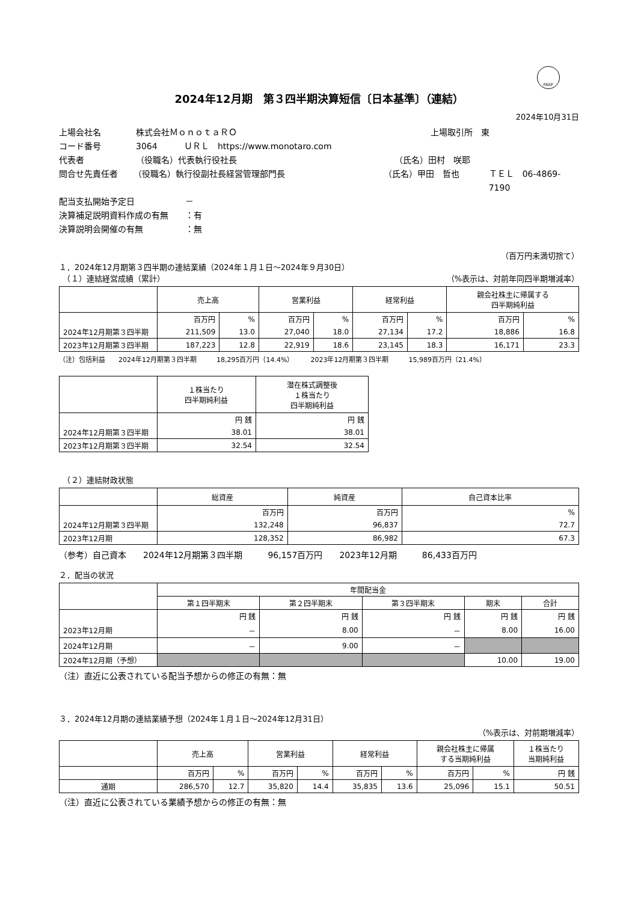FASF
2024年12月期　第３四半期決算短信〔日本基準〕（連結）
2024年10月31日
上場会社名 株式会社ＭｏｎｏｔａＲＯ 上場取引所　東
コード番号 3064 ＵＲＬ　https://www.monotaro.com
代表者 （役職名）代表執行役社長 （氏名）田村　咲耶
問合せ先責任者 （役職名）執行役副社長経営管理部門長 （氏名）甲田　哲也 ＴＥＬ　06-4869-7190
配当支払開始予定日 －
決算補足説明資料作成の有無 ：有
決算説明会開催の有無 ：無
（百万円未満切捨て）
１．2024年12月期第３四半期の連結業績（2024年１月１日～2024年９月30日）
　（１）連結経営成績（累計） （%表示は、対前年同四半期増減率）
| | 売上高 | | 営業利益 | | 経常利益 | | 親会社株主に帰属する 四半期純利益 | |
| --- | --- | --- | --- | --- | --- | --- | --- | --- |
| | 百万円 | % | 百万円 | % | 百万円 | % | 百万円 | % |
| 2024年12月期第３四半期 | 211,509 | 13.0 | 27,040 | 18.0 | 27,134 | 17.2 | 18,886 | 16.8 |
| 2023年12月期第３四半期 | 187,223 | 12.8 | 22,919 | 18.6 | 23,145 | 18.3 | 16,171 | 23.3 |
（注）包括利益　　2024年12月期第３四半期　　　18,295百万円（14.4%）　　　2023年12月期第３四半期　　　15,989百万円（21.4%）
| | １株当たり 四半期純利益 | 潜在株式調整後 １株当たり 四半期純利益 |
| --- | --- | --- |
| | 円 銭 | 円 銭 |
| 2024年12月期第３四半期 | 38.01 | 38.01 |
| 2023年12月期第３四半期 | 32.54 | 32.54 |
　（２）連結財政状態
| | 総資産 | 純資産 | 自己資本比率 |
| --- | --- | --- | --- |
| | 百万円 | 百万円 | % |
| 2024年12月期第３四半期 | 132,248 | 96,837 | 72.7 |
| 2023年12月期 | 128,352 | 86,982 | 67.3 |
（参考）自己資本　　2024年12月期第３四半期　　　96,157百万円　　2023年12月期　　　86,433百万円
２．配当の状況
| | 年間配当金 | | | | |
| --- | --- | --- | --- | --- | --- |
| | 第１四半期末 | 第２四半期末 | 第３四半期末 | 期末 | 合計 |
| | 円 銭 | 円 銭 | 円 銭 | 円 銭 | 円 銭 |
| 2023年12月期 | － | 8.00 | － | 8.00 | 16.00 |
| 2024年12月期 | － | 9.00 | － | | |
| 2024年12月期（予想） | | | | 10.00 | 19.00 |
（注）直近に公表されている配当予想からの修正の有無：無
３．2024年12月期の連結業績予想（2024年１月１日～2024年12月31日）
（%表示は、対前期増減率）
| | 売上高 | | 営業利益 | | 経常利益 | | 親会社株主に帰属 する当期純利益 | | １株当たり 当期純利益 |
| --- | --- | --- | --- | --- | --- | --- | --- | --- | --- |
| | 百万円 | % | 百万円 | % | 百万円 | % | 百万円 | % | 円 銭 |
| 通期 | 286,570 | 12.7 | 35,820 | 14.4 | 35,835 | 13.6 | 25,096 | 15.1 | 50.51 |
（注）直近に公表されている業績予想からの修正の有無：無